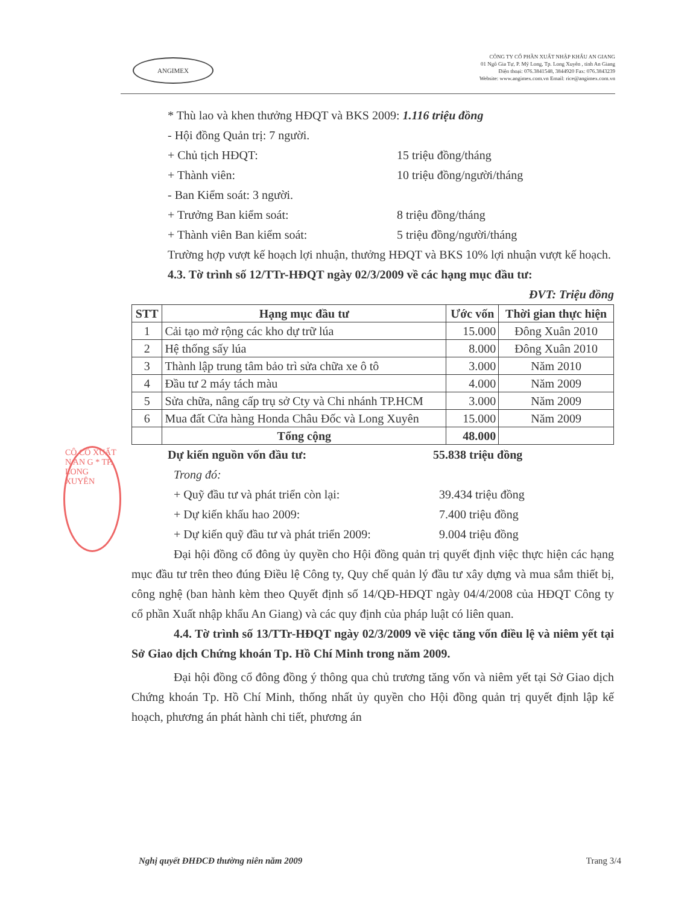ANGIMEX
CÔNG TY CỔ PHẦN XUẤT NHẬP KHẨU AN GIANG
01 Ngô Gia Tự, P. Mỹ Long, Tp. Long Xuyên , tỉnh An Giang
Điện thoại: 076.3841548, 3844920 Fax: 076.3843239
Website: www.angimex.com.vn Email: rice@angimex.com.vn
CÔ CỔ XUẤT N AN G * TP. LONG XUYÊN
* Thù lao và khen thưởng HĐQT và BKS 2009: 1.116 triệu đồng
- Hội đồng Quản trị: 7 người.
+ Chủ tịch HĐQT: 15 triệu đồng/tháng
+ Thành viên: 10 triệu đồng/người/tháng
- Ban Kiểm soát: 3 người.
+ Trưởng Ban kiểm soát: 8 triệu đồng/tháng
+ Thành viên Ban kiểm soát: 5 triệu đồng/người/tháng
Trường hợp vượt kế hoạch lợi nhuận, thưởng HĐQT và BKS 10% lợi nhuận vượt kế hoạch.
4.3. Tờ trình số 12/TTr-HĐQT ngày 02/3/2009 về các hạng mục đầu tư:
ĐVT: Triệu đồng
| STT | Hạng mục đầu tư | Ước vốn | Thời gian thực hiện |
| --- | --- | --- | --- |
| 1 | Cải tạo mở rộng các kho dự trữ lúa | 15.000 | Đông Xuân 2010 |
| 2 | Hệ thống sấy lúa | 8.000 | Đông Xuân 2010 |
| 3 | Thành lập trung tâm bảo trì sửa chữa xe ô tô | 3.000 | Năm 2010 |
| 4 | Đầu tư 2 máy tách màu | 4.000 | Năm 2009 |
| 5 | Sửa chữa, nâng cấp trụ sở Cty và Chi nhánh TP.HCM | 3.000 | Năm 2009 |
| 6 | Mua đất Cửa hàng Honda Châu Đốc và Long Xuyên | 15.000 | Năm 2009 |
| | Tổng cộng | 48.000 | |
Dự kiến nguồn vốn đầu tư: 55.838 triệu đồng
Trong đó:
+ Quỹ đầu tư và phát triển còn lại: 39.434 triệu đồng
+ Dự kiến khấu hao 2009: 7.400 triệu đồng
+ Dự kiến quỹ đầu tư và phát triển 2009: 9.004 triệu đồng
Đại hội đồng cổ đông ủy quyền cho Hội đồng quản trị quyết định việc thực hiện các hạng mục đầu tư trên theo đúng Điều lệ Công ty, Quy chế quản lý đầu tư xây dựng và mua sắm thiết bị, công nghệ (ban hành kèm theo Quyết định số 14/QĐ-HĐQT ngày 04/4/2008 của HĐQT Công ty cổ phần Xuất nhập khẩu An Giang) và các quy định của pháp luật có liên quan.
4.4. Tờ trình số 13/TTr-HĐQT ngày 02/3/2009 về việc tăng vốn điều lệ và niêm yết tại Sở Giao dịch Chứng khoán Tp. Hồ Chí Minh trong năm 2009.
Đại hội đồng cổ đông đồng ý thông qua chủ trương tăng vốn và niêm yết tại Sở Giao dịch Chứng khoán Tp. Hồ Chí Minh, thống nhất ủy quyền cho Hội đồng quản trị quyết định lập kế hoạch, phương án phát hành chi tiết, phương án
Nghị quyết ĐHĐCĐ thường niên năm 2009 Trang 3/4